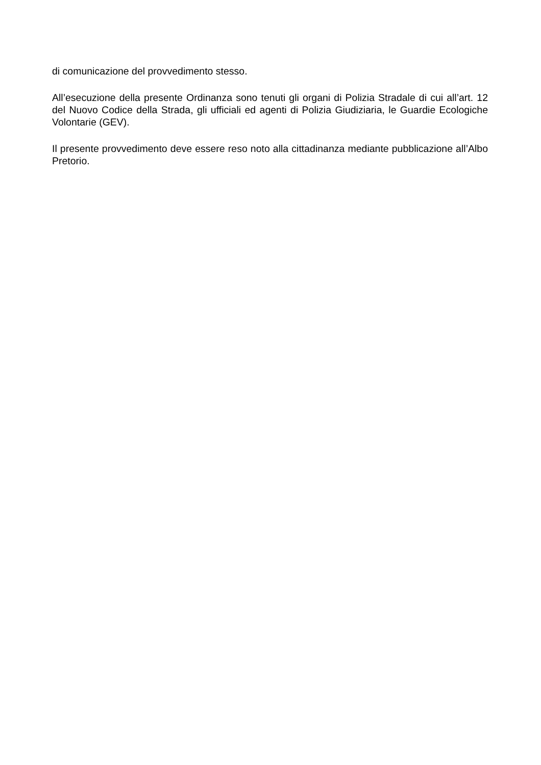di comunicazione del provvedimento stesso.
All’esecuzione della presente Ordinanza sono tenuti gli organi di Polizia Stradale di cui all’art. 12 del Nuovo Codice della Strada, gli ufficiali ed agenti di Polizia Giudiziaria, le Guardie Ecologiche Volontarie (GEV).
Il presente provvedimento deve essere reso noto alla cittadinanza mediante pubblicazione all’Albo Pretorio.